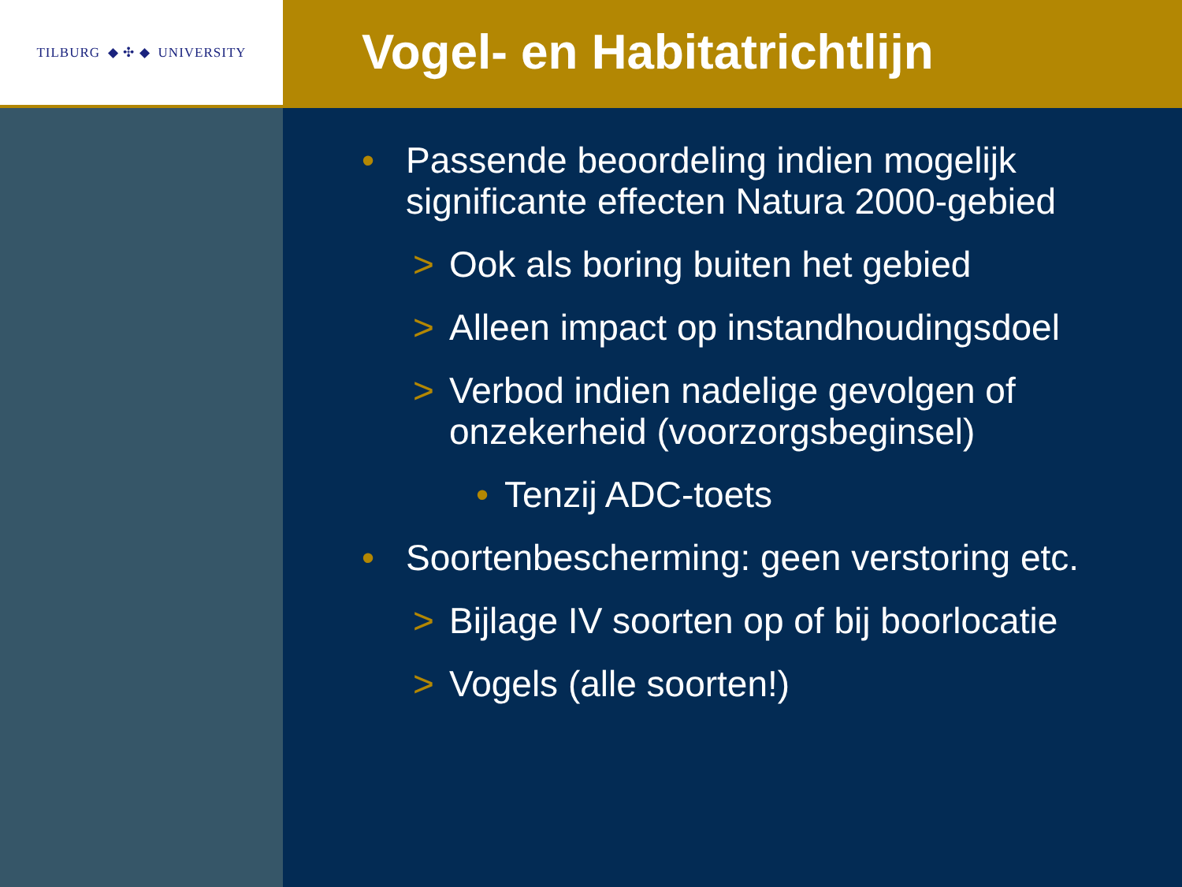TILBURG ◆ ✣ ◆ UNIVERSITY
Vogel- en Habitatrichtlijn
• Passende beoordeling indien mogelijk significante effecten Natura 2000-gebied
> Ook als boring buiten het gebied
> Alleen impact op instandhoudingsdoel
> Verbod indien nadelige gevolgen of onzekerheid (voorzorgsbeginsel)
• Tenzij ADC-toets
• Soortenbescherming: geen verstoring etc.
> Bijlage IV soorten op of bij boorlocatie
> Vogels (alle soorten!)